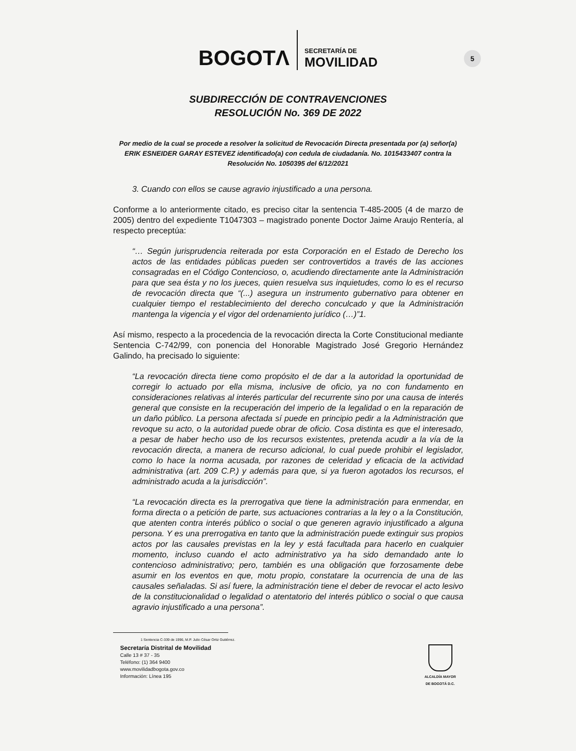BOGOTΛ SECRETARÍA DE
MOVILIDAD
5
SUBDIRECCIÓN DE CONTRAVENCIONES
RESOLUCIÓN No. 369 DE 2022
Por medio de la cual se procede a resolver la solicitud de Revocación Directa presentada por (a) señor(a)
ERIK ESNEIDER GARAY ESTEVEZ identificado(a) con cedula de ciudadanía. No. 1015433407 contra la Resolución No. 1050395 del 6/12/2021
3. Cuando con ellos se cause agravio injustificado a una persona.
Conforme a lo anteriormente citado, es preciso citar la sentencia T-485-2005 (4 de marzo de 2005) dentro del expediente T1047303 – magistrado ponente Doctor Jaime Araujo Rentería, al respecto preceptúa:
“… Según jurisprudencia reiterada por esta Corporación en el Estado de Derecho los actos de las entidades públicas pueden ser controvertidos a través de las acciones consagradas en el Código Contencioso, o, acudiendo directamente ante la Administración para que sea ésta y no los jueces, quien resuelva sus inquietudes, como lo es el recurso de revocación directa que “(...) asegura un instrumento gubernativo para obtener en cualquier tiempo el restablecimiento del derecho conculcado y que la Administración mantenga la vigencia y el vigor del ordenamiento jurídico (…)”1.
Así mismo, respecto a la procedencia de la revocación directa la Corte Constitucional mediante Sentencia C-742/99, con ponencia del Honorable Magistrado José Gregorio Hernández Galindo, ha precisado lo siguiente:
“La revocación directa tiene como propósito el de dar a la autoridad la oportunidad de corregir lo actuado por ella misma, inclusive de oficio, ya no con fundamento en consideraciones relativas al interés particular del recurrente sino por una causa de interés general que consiste en la recuperación del imperio de la legalidad o en la reparación de un daño público. La persona afectada sí puede en principio pedir a la Administración que revoque su acto, o la autoridad puede obrar de oficio. Cosa distinta es que el interesado, a pesar de haber hecho uso de los recursos existentes, pretenda acudir a la vía de la revocación directa, a manera de recurso adicional, lo cual puede prohibir el legislador, como lo hace la norma acusada, por razones de celeridad y eficacia de la actividad administrativa (art. 209 C.P.) y además para que, si ya fueron agotados los recursos, el administrado acuda a la jurisdicción”.
“La revocación directa es la prerrogativa que tiene la administración para enmendar, en forma directa o a petición de parte, sus actuaciones contrarias a la ley o a la Constitución, que atenten contra interés público o social o que generen agravio injustificado a alguna persona. Y es una prerrogativa en tanto que la administración puede extinguir sus propios actos por las causales previstas en la ley y está facultada para hacerlo en cualquier momento, incluso cuando el acto administrativo ya ha sido demandado ante lo contencioso administrativo; pero, también es una obligación que forzosamente debe asumir en los eventos en que, motu propio, constatare la ocurrencia de una de las causales señaladas. Si así fuere, la administración tiene el deber de revocar el acto lesivo de la constitucionalidad o legalidad o atentatorio del interés público o social o que causa agravio injustificado a una persona”.
1 Sentencia C-339 de 1996, M.P. Julio César Ortiz Gutiérrez.
Secretaría Distrital de Movilidad
Calle 13 # 37 - 35
Teléfono: (1) 364 9400
www.movilidadbogota.gov.co
Información: Línea 195
ALCALDÍA MAYOR
DE BOGOTÁ D.C.